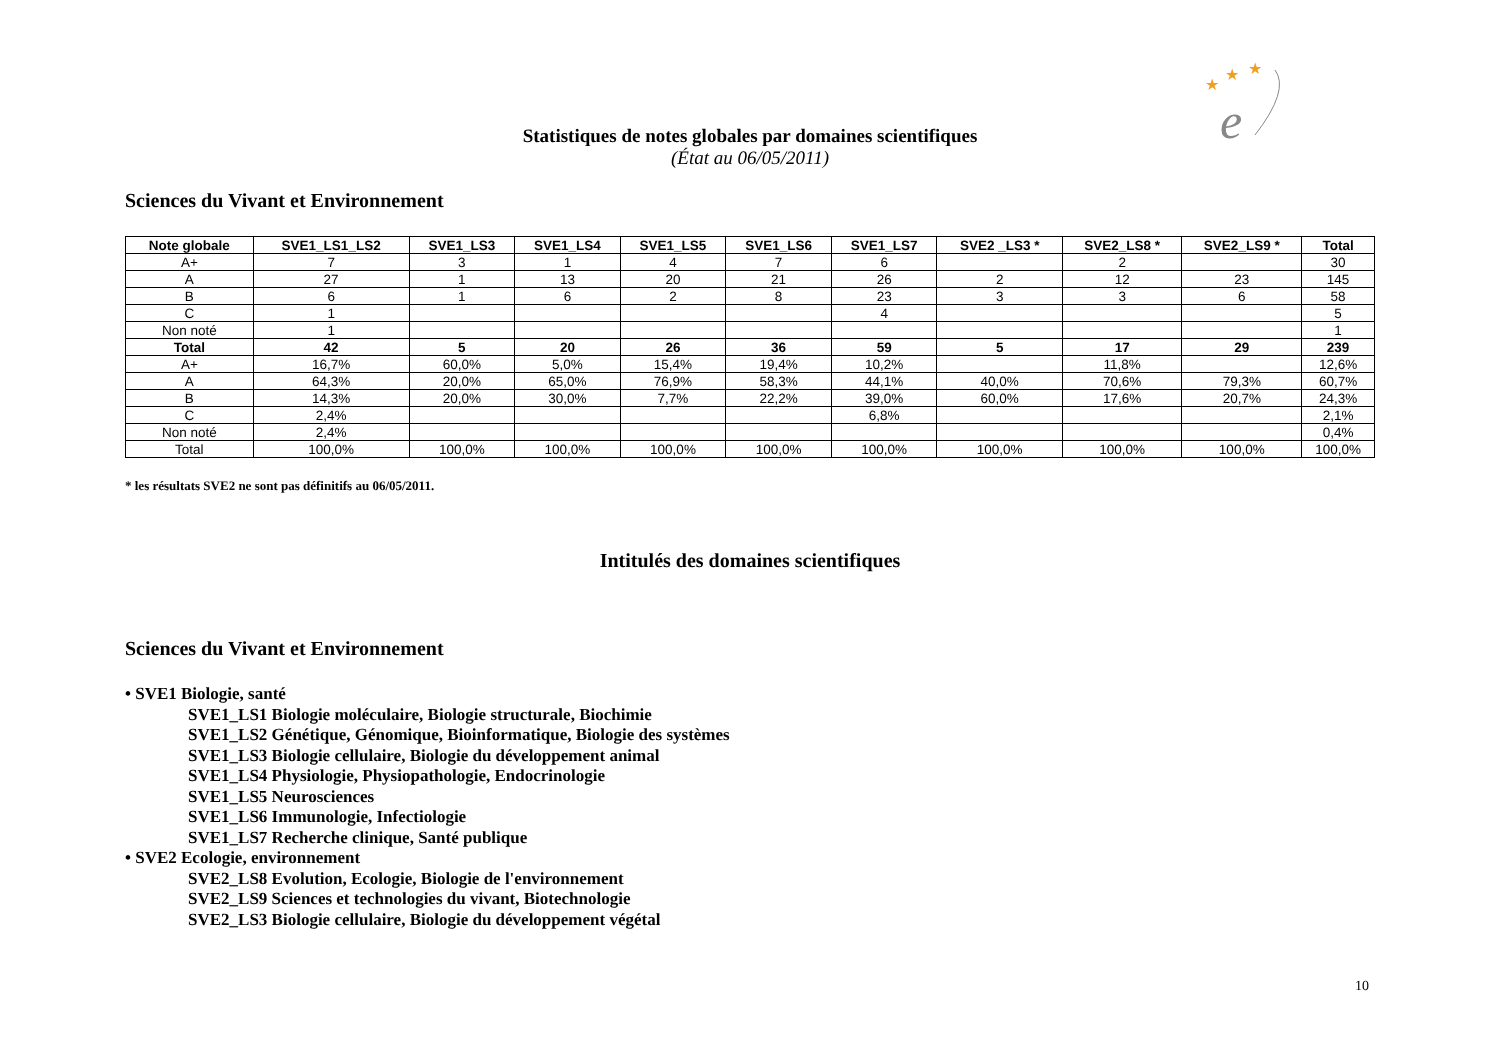★
★
★
e
Statistiques de notes globales par domaines scientifiques
(État au 06/05/2011)
Sciences du Vivant et Environnement
| Note globale | SVE1_LS1_LS2 | SVE1_LS3 | SVE1_LS4 | SVE1_LS5 | SVE1_LS6 | SVE1_LS7 | SVE2 _LS3 * | SVE2_LS8 * | SVE2_LS9 * | Total |
| --- | --- | --- | --- | --- | --- | --- | --- | --- | --- | --- |
| A+ | 7 | 3 | 1 | 4 | 7 | 6 | | 2 | | 30 |
| A | 27 | 1 | 13 | 20 | 21 | 26 | 2 | 12 | 23 | 145 |
| B | 6 | 1 | 6 | 2 | 8 | 23 | 3 | 3 | 6 | 58 |
| C | 1 | | | | | 4 | | | | 5 |
| Non noté | 1 | | | | | | | | | 1 |
| Total | 42 | 5 | 20 | 26 | 36 | 59 | 5 | 17 | 29 | 239 |
| A+ | 16,7% | 60,0% | 5,0% | 15,4% | 19,4% | 10,2% | | 11,8% | | 12,6% |
| A | 64,3% | 20,0% | 65,0% | 76,9% | 58,3% | 44,1% | 40,0% | 70,6% | 79,3% | 60,7% |
| B | 14,3% | 20,0% | 30,0% | 7,7% | 22,2% | 39,0% | 60,0% | 17,6% | 20,7% | 24,3% |
| C | 2,4% | | | | | 6,8% | | | | 2,1% |
| Non noté | 2,4% | | | | | | | | | 0,4% |
| Total | 100,0% | 100,0% | 100,0% | 100,0% | 100,0% | 100,0% | 100,0% | 100,0% | 100,0% | 100,0% |
* les résultats SVE2 ne sont pas définitifs au 06/05/2011.
Intitulés des domaines scientifiques
Sciences du Vivant et Environnement
• SVE1 Biologie, santé
SVE1_LS1 Biologie moléculaire, Biologie structurale, Biochimie
SVE1_LS2 Génétique, Génomique, Bioinformatique, Biologie des systèmes
SVE1_LS3 Biologie cellulaire, Biologie du développement animal
SVE1_LS4 Physiologie, Physiopathologie, Endocrinologie
SVE1_LS5 Neurosciences
SVE1_LS6 Immunologie, Infectiologie
SVE1_LS7 Recherche clinique, Santé publique
• SVE2 Ecologie, environnement
SVE2_LS8 Evolution, Ecologie, Biologie de l'environnement
SVE2_LS9 Sciences et technologies du vivant, Biotechnologie
SVE2_LS3 Biologie cellulaire, Biologie du développement végétal
10